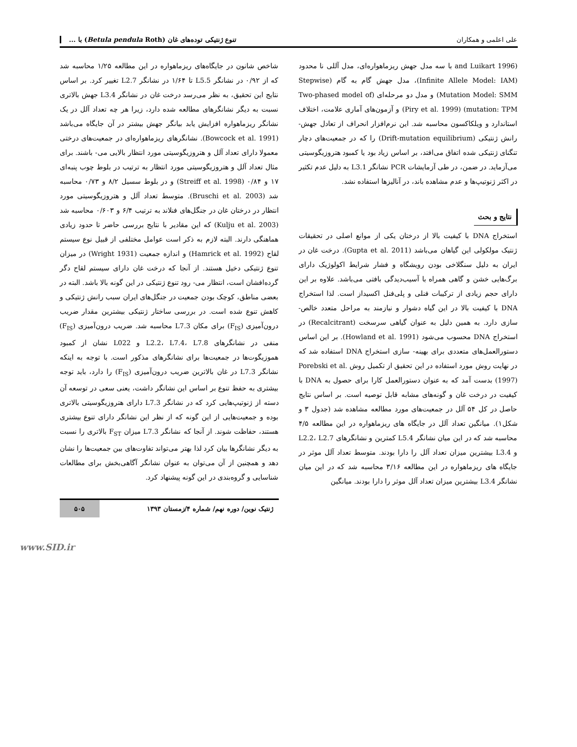علی اعلمی و همکاران تنوع ژنتیکی توده‌های غان (Betula pendula Roth) با ...
(and Luikart 1996 با سه مدل جهش ریزماهواره‌ای، مدل آللی نا محدود (Infinite Allele Model: IAM)، مدل جهش گام به گام (Stepwise Mutation Model: SMM) و مدل دو مرحله‌ای (Two-phased model of mutation: TPM) (Piry et al. 1999) و آزمون‌های آماری علامت، اختلاف استاندارد و ویلکاکسون محاسبه شد. این نرم‌افزار انحراف از تعادل جهش- رانش ژنتیکی (Drift-mutation equilibrium) را که در جمعیت‌های دچار تنگنای ژنتیکی شده اتفاق می‌افتد، بر اساس زیاد بود یا کمبود هتروزیگوسیتی می‌آزماید. در ضمن، در طی آزمایشات PCR نشانگر L3.1 به دلیل عدم تکثیر در اکثر ژنوتیپ‌ها و عدم مشاهده باند، در آنالیزها استفاده نشد.
نتایج و بحث
استخراج DNA با کیفیت بالا از درختان یکی از موانع اصلی در تحقیقات ژنتیک مولکولی این گیاهان می‌باشد (Gupta et al. 2011). درخت غان در ایران به دلیل سنگلاخی بودن رویشگاه و فشار شرایط اکولوژیک دارای برگ‌هایی خشن و گاهی همراه با آسیب‌دیدگی بافتی می‌باشد. علاوه بر این دارای حجم زیادی از ترکیبات فنلی و پلی‌فنل اکسیداز است. لذا استخراج DNA با کیفیت بالا در این گیاه دشوار و نیازمند به مراحل متعدد خالص- سازی دارد. به همین دلیل به عنوان گیاهی سرسخت (Recalcitrant) در استخراج DNA محسوب می‌شود (Howland et al. 1991). بر این اساس دستورالعمل‌های متعددی برای بهینه- سازی استخراج DNA استفاده شد که در نهایت روش مورد استفاده در این تحقیق از تکمیل روش Porebski et al. (1997) بدست آمد که به عنوان دستورالعمل کارا برای حصول به DNA با کیفیت در درخت غان و گونه‌های مشابه قابل توصیه است. بر اساس نتایج حاصل در کل ۵۴ آلل در جمعیت‌های مورد مطالعه مشاهده شد (جدول ۳ و شکل۱). میانگین تعداد آلل در جایگاه های ریزماهواره در این مطالعه ۴/۵ محاسبه شد که در این میان نشانگر L5.4 کمترین و نشانگرهای L2.2، L2.7 و L3.4 بیشترین میزان تعداد آلل را دارا بودند. متوسط تعداد آلل موثر در جایگاه های ریزماهواره در این مطالعه ۳/۱۶ محاسبه شد که در این میان نشانگر L3.4 بیشترین میزان تعداد آلل موثر را دارا بودند. میانگین
شاخص شانون در جایگاه‌های ریزماهواره در این مطالعه ۱/۲۵ محاسبه شد که از ۰/۹۲ در نشانگر L5.5 تا ۱/۶۴ در نشانگر L2.7 تغییر کرد. بر اساس نتایج این تحقیق، به نظر می‌رسد درخت غان در نشانگر L3.4 جهش بالاتری نسبت به دیگر نشانگرهای مطالعه شده دارد، زیرا هر چه تعداد آلل در یک نشانگر ریزماهواره افزایش یابد بیانگر جهش بیشتر در آن جایگاه می‌باشد (Bowcock et al. 1991). نشانگرهای ریزماهواره‌ای در جمعیت‌های درختی معمولا دارای تعداد آلل و هتروزیگوسیتی مورد انتظار بالایی می- باشند. برای مثال تعداد آلل و هتروزیگوسیتی مورد انتظار به ترتیب در بلوط چوب پنبه‌ای ۱۷ و ۰/۸۴ (Streiff et al. 1998) و در بلوط سسیل ۸/۲ و ۰/۷۳ محاسبه شد (Bruschi et al. 2003). متوسط تعداد آلل و هتروزیگوسیتی مورد انتظار در درختان غان در جنگل‌های فنلاند به ترتیب ۶/۴ و ۰/۶۰۳ محاسبه شد (Kulju et al. 2003) که این مقادیر با نتایج بررسی حاضر تا حدود زیادی هماهنگی دارند. البته لازم به ذکر است عوامل مختلفی از قبیل نوع سیستم لقاح (Hamrick et al. 1992) و اندازه جمعیت (Wright 1931) در میزان تنوع ژنتیکی دخیل هستند. از آنجا که درخت غان دارای سیستم لقاح دگر گرده‌افشان است، انتظار می- رود تنوع ژنتیکی در این گونه بالا باشد. البته در بعضی مناطق، کوچک بودن جمعیت در جنگل‌های ایران سبب رانش ژنتیکی و کاهش تنوع شده است. در بررسی ساختار ژنتیکی بیشترین مقدار ضریب درون‌آمیزی (F<sub>IS</sub>) برای مکان L7.3 محاسبه شد. ضریب درون‌آمیزی (F<sub>IS</sub>) منفی در نشانگرهای L2.2، L7.4، L7.8 و L022 نشان از کمبود هموزیگوت‌ها در جمعیت‌ها برای نشانگرهای مذکور است. با توجه به اینکه نشانگر L7.3 در غان بالاترین ضریب درون‌آمیزی (F<sub>IS</sub>) را دارد، باید توجه بیشتری به حفظ تنوع بر اساس این نشانگر داشت، یعنی سعی در توسعه آن دسته از ژنوتیپ‌هایی کرد که در نشانگر L7.3 دارای هتروزیگوسیتی بالاتری بوده و جمعیت‌هایی از این گونه که از نظر این نشانگر دارای تنوع بیشتری هستند، حفاظت شوند. از آنجا که نشانگر L7.3 میزان F<sub>ST</sub> بالاتری را نسبت به دیگر نشانگرها بیان کرد لذا بهتر می‌تواند تفاوت‌های بین جمعیت‌ها را نشان دهد و همچنین از آن می‌توان به عنوان نشانگر آگاهی‌بخش برای مطالعات شناسایی و گروه‌بندی در این گونه پیشنهاد کرد.
ژنتیک نوین/ دوره نهم/ شماره ۴/زمستان ۱۳۹۳
۵۰۵
www.SID.ir